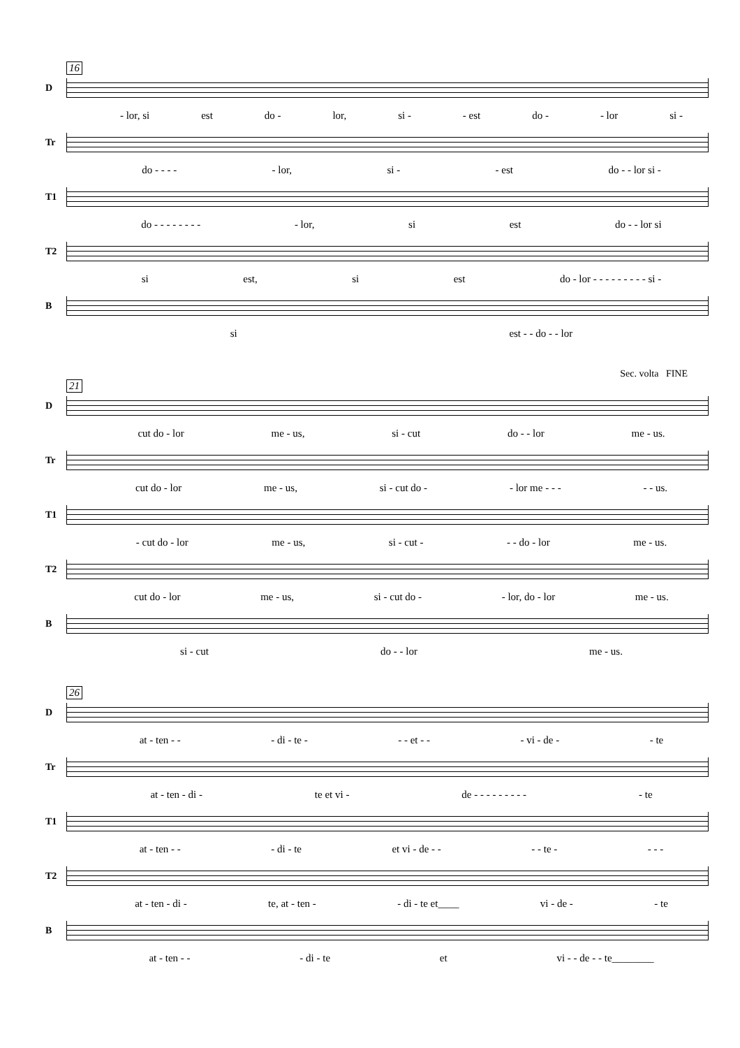16
D
- lor, si est do - lor, si - - est do - - lor si -
Tr
do - - - - - lor, si - - est do - - lor si -
T1
do - - - - - - - - - lor, si est do - - lor si
T2
si est, si est do - lor - - - - - - - - - si -
B
si est - - do - - lor
Sec. volta FINE
21
D
cut do - lor me - us, si - cut do - - lor me - us.
Tr
cut do - lor me - us, si - cut do - - lor me - - - - - us.
T1
- cut do - lor me - us, si - cut - - - do - lor me - us.
T2
cut do - lor me - us, si - cut do - - lor, do - lor me - us.
B
si - cut do - - lor me - us.
26
D
at - ten - - - di - te - - - et - - - vi - de - - te
Tr
at - ten - di - te et vi - de - - - - - - - - - - te
T1
at - ten - - - di - te et vi - de - - - - te - - - -
T2
at - ten - di - te, at - ten - - di - te et____ vi - de - - te
B
at - ten - - - di - te et vi - - de - - te________